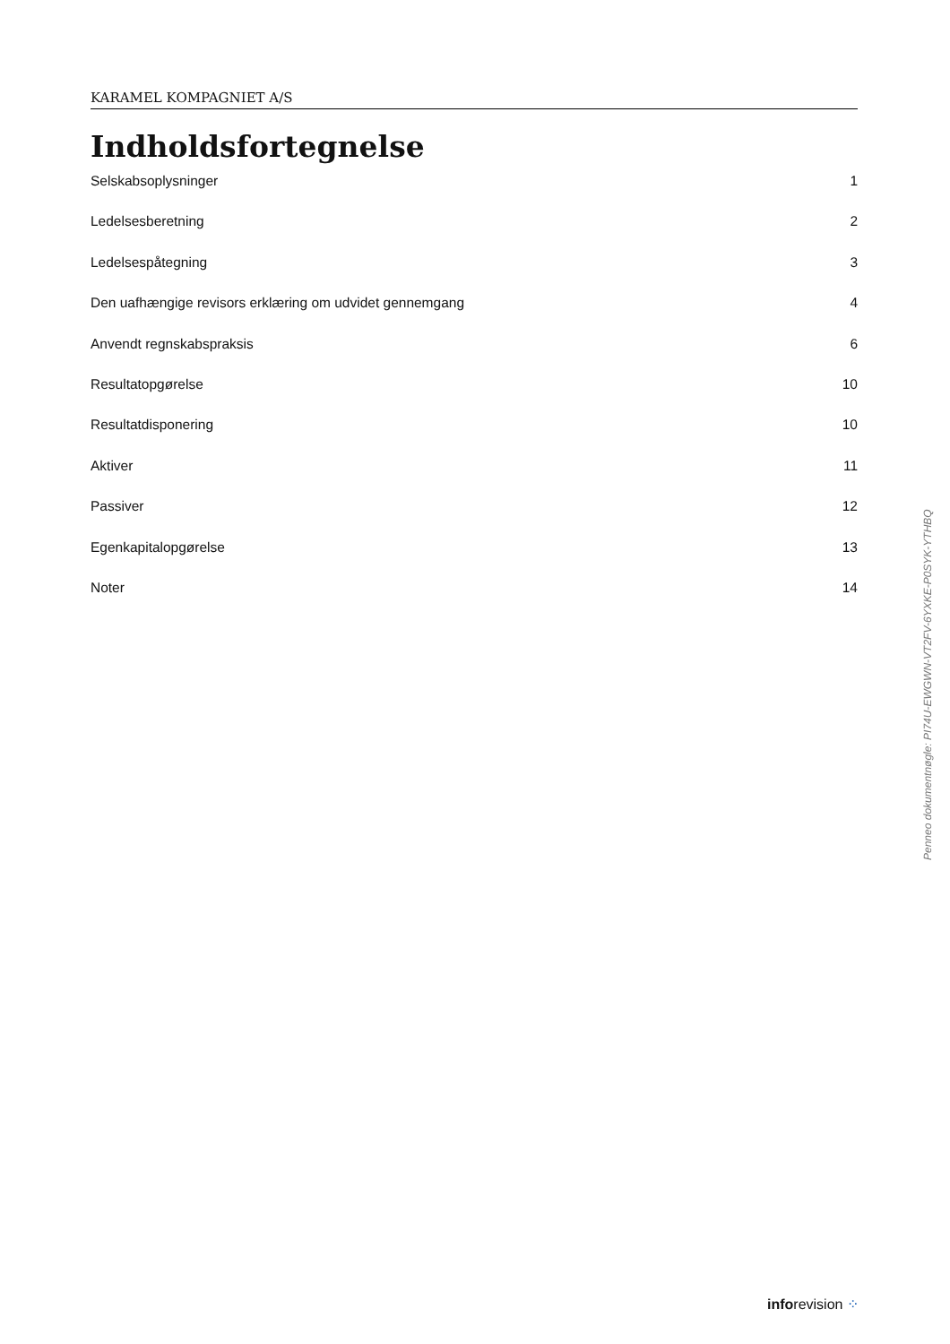KARAMEL KOMPAGNIET A/S
Indholdsfortegnelse
Selskabsoplysninger 1
Ledelsesberetning 2
Ledelsespåtegning 3
Den uafhængige revisors erklæring om udvidet gennemgang 4
Anvendt regnskabspraksis 6
Resultatopgørelse 10
Resultatdisponering 10
Aktiver 11
Passiver 12
Egenkapitalopgørelse 13
Noter 14
Penneo dokumentnøgle: PI74U-EWGWN-VT2FV-6YXKE-P0SYK-YTHBQ
inforevision ⁘